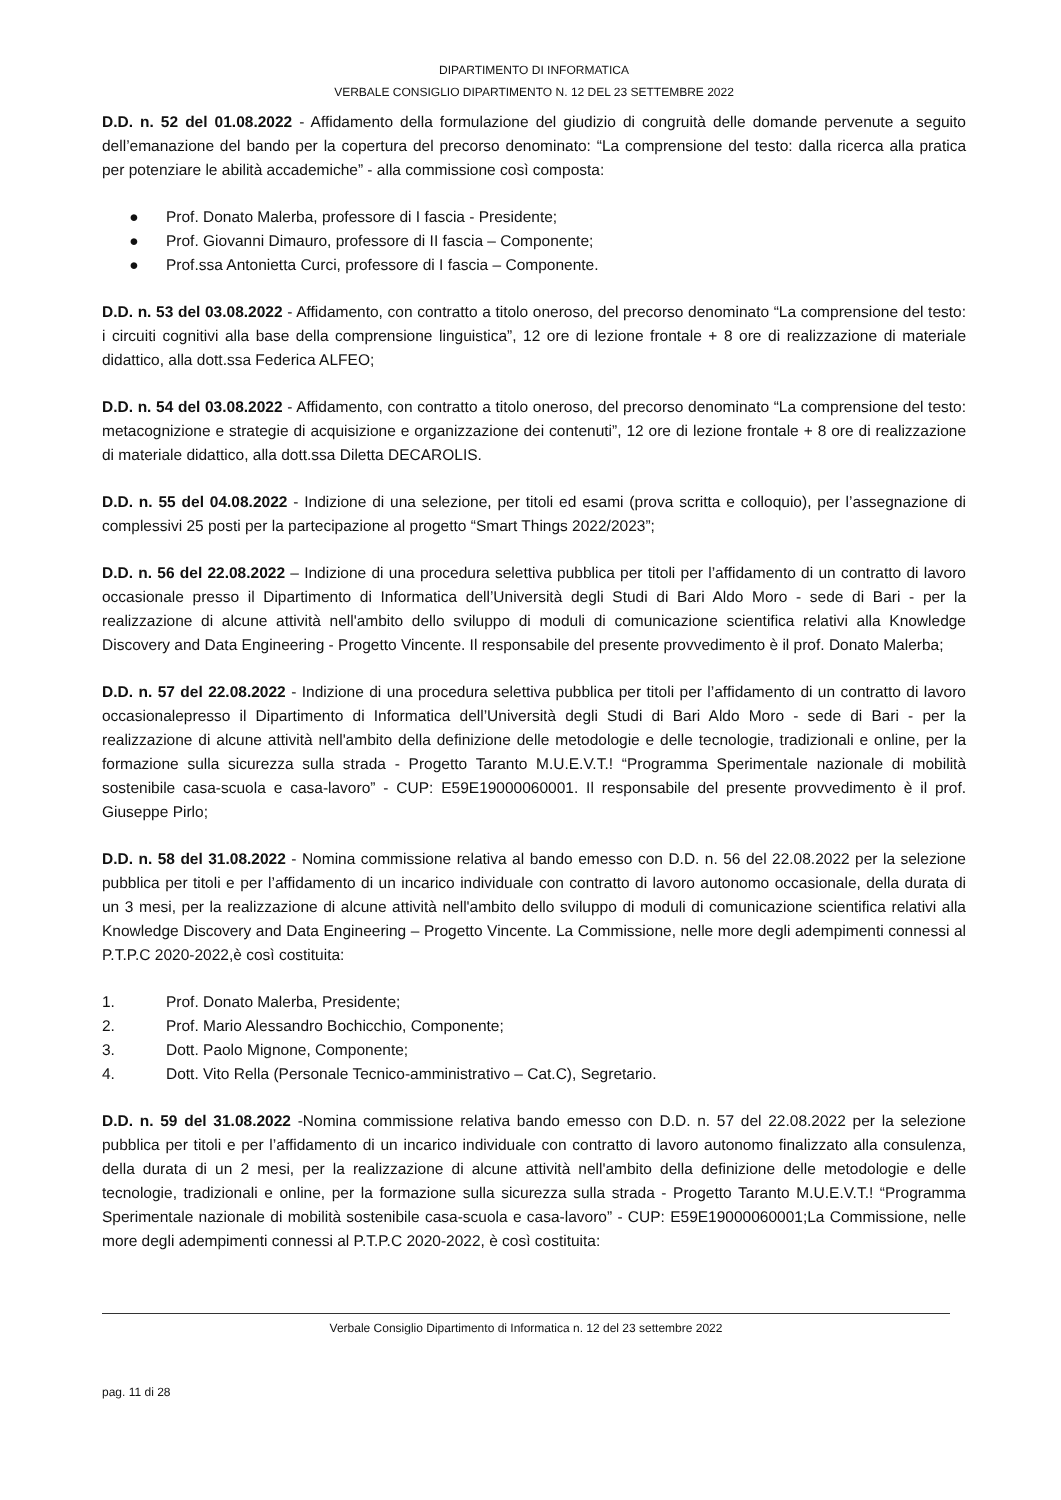DIPARTIMENTO DI INFORMATICA
VERBALE CONSIGLIO DIPARTIMENTO N. 12 DEL 23 SETTEMBRE 2022
D.D. n. 52 del 01.08.2022 - Affidamento della formulazione del giudizio di congruità delle domande pervenute a seguito dell’emanazione del bando per la copertura del precorso denominato: “La comprensione del testo: dalla ricerca alla pratica per potenziare le abilità accademiche” - alla commissione così composta:
● Prof. Donato Malerba, professore di I fascia - Presidente;
● Prof. Giovanni Dimauro, professore di II fascia – Componente;
● Prof.ssa Antonietta Curci, professore di I fascia – Componente.
D.D. n. 53 del 03.08.2022 - Affidamento, con contratto a titolo oneroso, del precorso denominato “La comprensione del testo: i circuiti cognitivi alla base della comprensione linguistica”, 12 ore di lezione frontale + 8 ore di realizzazione di materiale didattico, alla dott.ssa Federica ALFEO;
D.D. n. 54 del 03.08.2022 - Affidamento, con contratto a titolo oneroso, del precorso denominato “La comprensione del testo: metacognizione e strategie di acquisizione e organizzazione dei contenuti”, 12 ore di lezione frontale + 8 ore di realizzazione di materiale didattico, alla dott.ssa Diletta DECAROLIS.
D.D. n. 55 del 04.08.2022 - Indizione di una selezione, per titoli ed esami (prova scritta e colloquio), per l’assegnazione di complessivi 25 posti per la partecipazione al progetto “Smart Things 2022/2023”;
D.D. n. 56 del 22.08.2022 – Indizione di una procedura selettiva pubblica per titoli per l’affidamento di un contratto di lavoro occasionale presso il Dipartimento di Informatica dell’Università degli Studi di Bari Aldo Moro - sede di Bari - per la realizzazione di alcune attività nell'ambito dello sviluppo di moduli di comunicazione scientifica relativi alla Knowledge Discovery and Data Engineering - Progetto Vincente. Il responsabile del presente provvedimento è il prof. Donato Malerba;
D.D. n. 57 del 22.08.2022 - Indizione di una procedura selettiva pubblica per titoli per l’affidamento di un contratto di lavoro occasionalepresso il Dipartimento di Informatica dell’Università degli Studi di Bari Aldo Moro - sede di Bari - per la realizzazione di alcune attività nell'ambito della definizione delle metodologie e delle tecnologie, tradizionali e online, per la formazione sulla sicurezza sulla strada - Progetto Taranto M.U.E.V.T.! “Programma Sperimentale nazionale di mobilità sostenibile casa-scuola e casa-lavoro” - CUP: E59E19000060001. Il responsabile del presente provvedimento è il prof. Giuseppe Pirlo;
D.D. n. 58 del 31.08.2022 - Nomina commissione relativa al bando emesso con D.D. n. 56 del 22.08.2022 per la selezione pubblica per titoli e per l’affidamento di un incarico individuale con contratto di lavoro autonomo occasionale, della durata di un 3 mesi, per la realizzazione di alcune attività nell'ambito dello sviluppo di moduli di comunicazione scientifica relativi alla Knowledge Discovery and Data Engineering – Progetto Vincente. La Commissione, nelle more degli adempimenti connessi al P.T.P.C 2020-2022,è così costituita:
1. Prof. Donato Malerba, Presidente;
2. Prof. Mario Alessandro Bochicchio, Componente;
3. Dott. Paolo Mignone, Componente;
4. Dott. Vito Rella (Personale Tecnico-amministrativo – Cat.C), Segretario.
D.D. n. 59 del 31.08.2022 -Nomina commissione relativa bando emesso con D.D. n. 57 del 22.08.2022 per la selezione pubblica per titoli e per l’affidamento di un incarico individuale con contratto di lavoro autonomo finalizzato alla consulenza, della durata di un 2 mesi, per la realizzazione di alcune attività nell'ambito della definizione delle metodologie e delle tecnologie, tradizionali e online, per la formazione sulla sicurezza sulla strada - Progetto Taranto M.U.E.V.T.! “Programma Sperimentale nazionale di mobilità sostenibile casa-scuola e casa-lavoro” - CUP: E59E19000060001;La Commissione, nelle more degli adempimenti connessi al P.T.P.C 2020-2022, è così costituita:
Verbale Consiglio Dipartimento di Informatica n. 12 del 23 settembre 2022
pag. 11 di 28